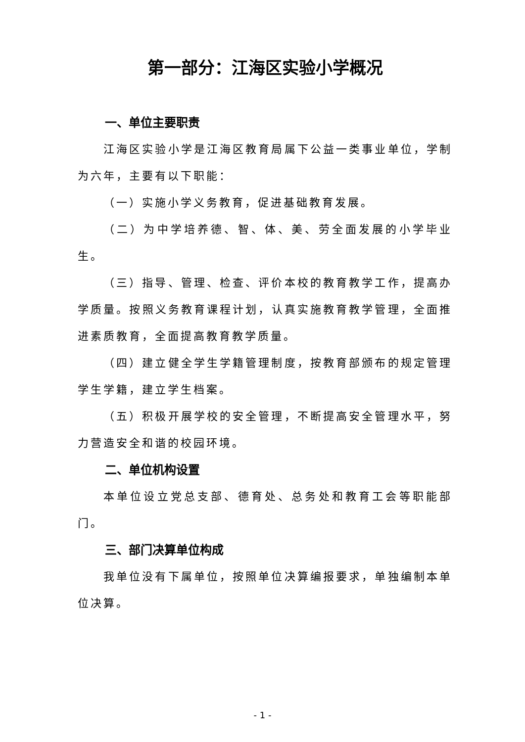第一部分：江海区实验小学概况
一、单位主要职责
江海区实验小学是江海区教育局属下公益一类事业单位，学制为六年，主要有以下职能：
（一）实施小学义务教育，促进基础教育发展。
（二）为中学培养德、智、体、美、劳全面发展的小学毕业生。
（三）指导、管理、检查、评价本校的教育教学工作，提高办学质量。按照义务教育课程计划，认真实施教育教学管理，全面推进素质教育，全面提高教育教学质量。
（四）建立健全学生学籍管理制度，按教育部颁布的规定管理学生学籍，建立学生档案。
（五）积极开展学校的安全管理，不断提高安全管理水平，努力营造安全和谐的校园环境。
二、单位机构设置
本单位设立党总支部、德育处、总务处和教育工会等职能部门。
三、部门决算单位构成
我单位没有下属单位，按照单位决算编报要求，单独编制本单位决算。
- 1 -